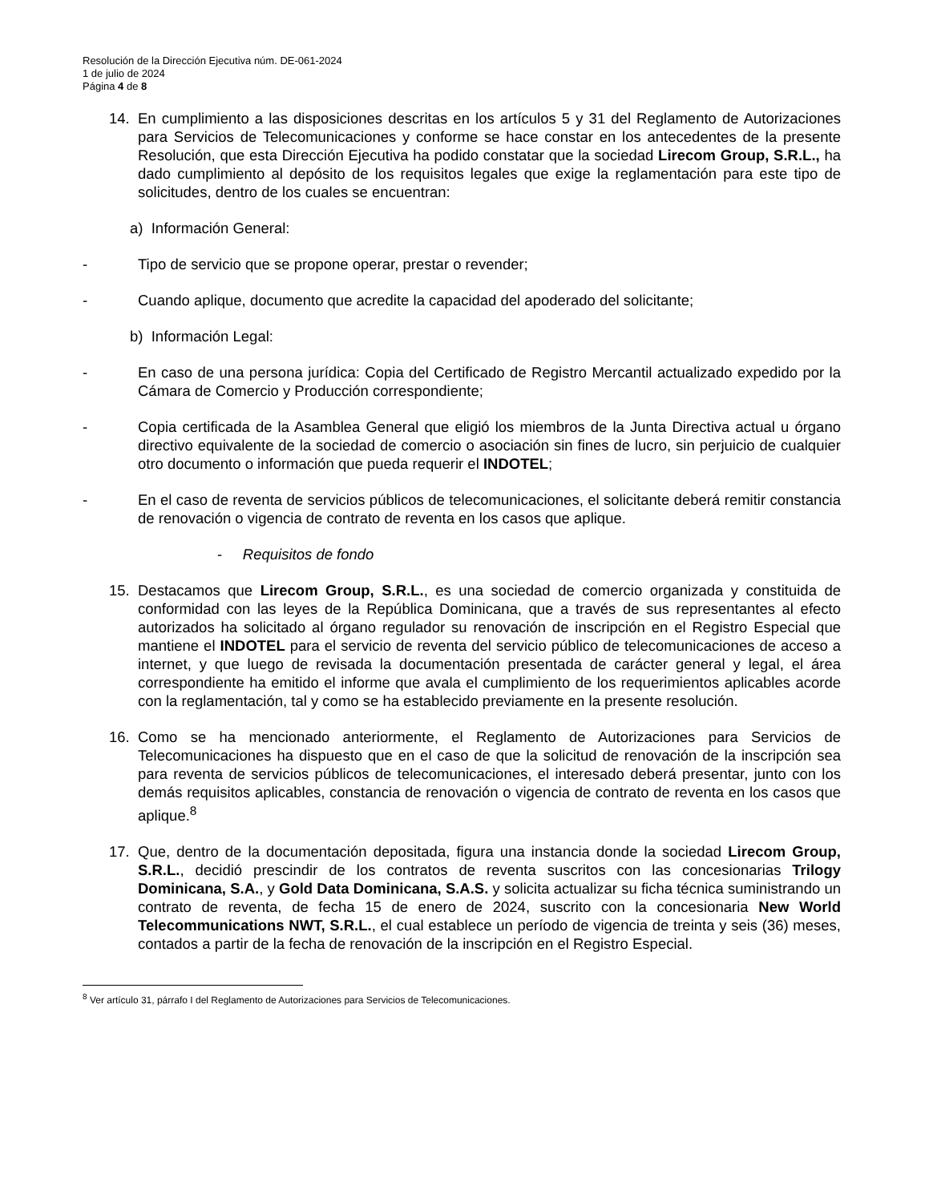Resolución de la Dirección Ejecutiva núm. DE-061-2024
1 de julio de 2024
Página 4 de 8
14. En cumplimiento a las disposiciones descritas en los artículos 5 y 31 del Reglamento de Autorizaciones para Servicios de Telecomunicaciones y conforme se hace constar en los antecedentes de la presente Resolución, que esta Dirección Ejecutiva ha podido constatar que la sociedad Lirecom Group, S.R.L., ha dado cumplimiento al depósito de los requisitos legales que exige la reglamentación para este tipo de solicitudes, dentro de los cuales se encuentran:
a) Información General:
- Tipo de servicio que se propone operar, prestar o revender;
- Cuando aplique, documento que acredite la capacidad del apoderado del solicitante;
b) Información Legal:
- En caso de una persona jurídica: Copia del Certificado de Registro Mercantil actualizado expedido por la Cámara de Comercio y Producción correspondiente;
- Copia certificada de la Asamblea General que eligió los miembros de la Junta Directiva actual u órgano directivo equivalente de la sociedad de comercio o asociación sin fines de lucro, sin perjuicio de cualquier otro documento o información que pueda requerir el INDOTEL;
- En el caso de reventa de servicios públicos de telecomunicaciones, el solicitante deberá remitir constancia de renovación o vigencia de contrato de reventa en los casos que aplique.
- Requisitos de fondo
15. Destacamos que Lirecom Group, S.R.L., es una sociedad de comercio organizada y constituida de conformidad con las leyes de la República Dominicana, que a través de sus representantes al efecto autorizados ha solicitado al órgano regulador su renovación de inscripción en el Registro Especial que mantiene el INDOTEL para el servicio de reventa del servicio público de telecomunicaciones de acceso a internet, y que luego de revisada la documentación presentada de carácter general y legal, el área correspondiente ha emitido el informe que avala el cumplimiento de los requerimientos aplicables acorde con la reglamentación, tal y como se ha establecido previamente en la presente resolución.
16. Como se ha mencionado anteriormente, el Reglamento de Autorizaciones para Servicios de Telecomunicaciones ha dispuesto que en el caso de que la solicitud de renovación de la inscripción sea para reventa de servicios públicos de telecomunicaciones, el interesado deberá presentar, junto con los demás requisitos aplicables, constancia de renovación o vigencia de contrato de reventa en los casos que aplique.<sup>8</sup>
17. Que, dentro de la documentación depositada, figura una instancia donde la sociedad Lirecom Group, S.R.L., decidió prescindir de los contratos de reventa suscritos con las concesionarias Trilogy Dominicana, S.A., y Gold Data Dominicana, S.A.S. y solicita actualizar su ficha técnica suministrando un contrato de reventa, de fecha 15 de enero de 2024, suscrito con la concesionaria New World Telecommunications NWT, S.R.L., el cual establece un período de vigencia de treinta y seis (36) meses, contados a partir de la fecha de renovación de la inscripción en el Registro Especial.
<sup>8</sup> Ver artículo 31, párrafo I del Reglamento de Autorizaciones para Servicios de Telecomunicaciones.